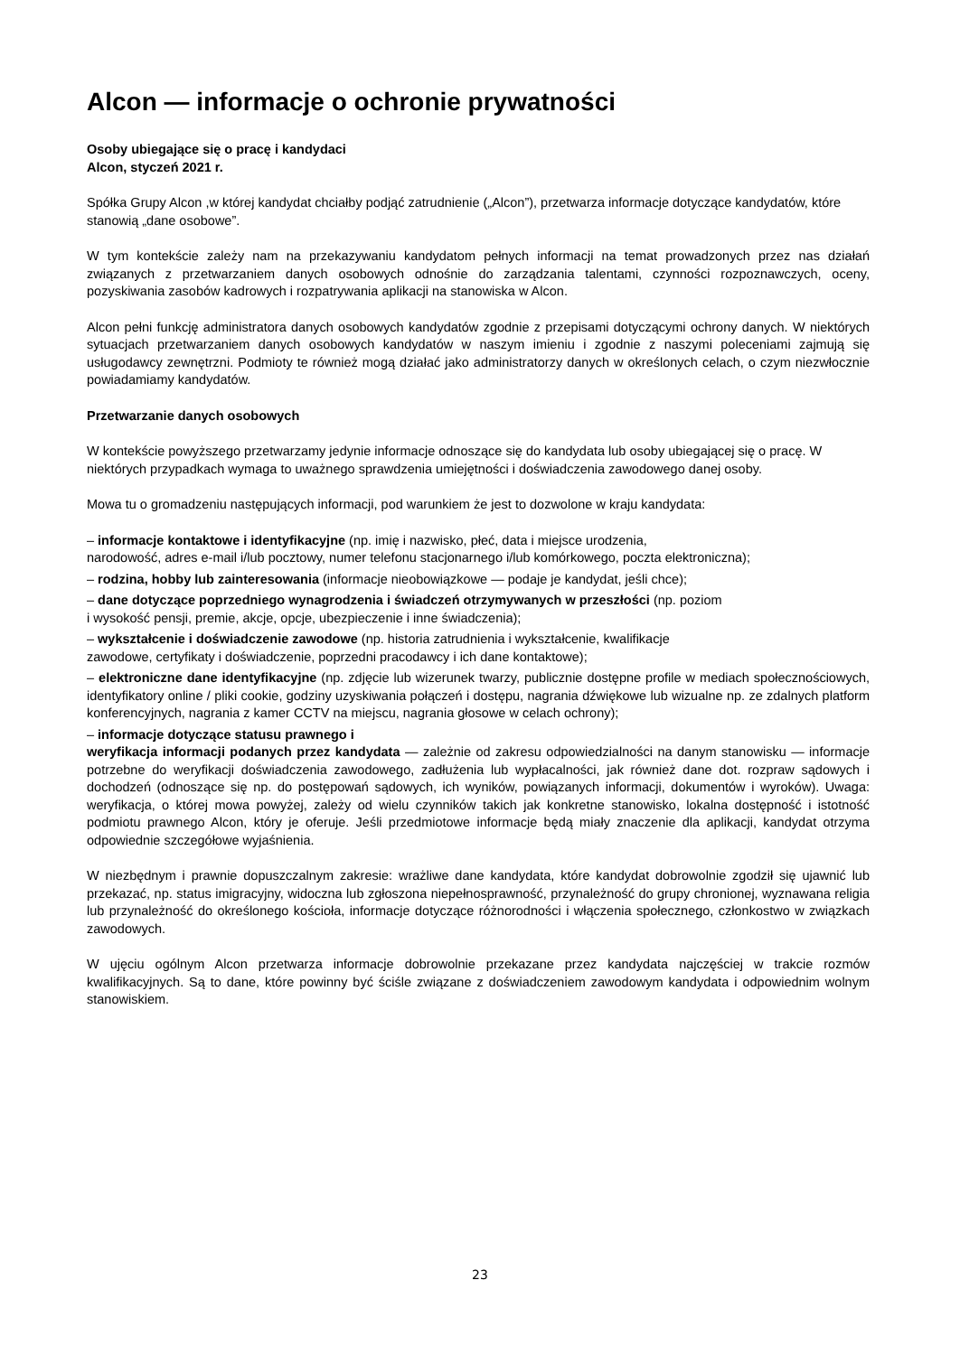Alcon — informacje o ochronie prywatności
Osoby ubiegające się o pracę i kandydaci
Alcon, styczeń 2021 r.
Spółka Grupy Alcon ,w której kandydat chciałby podjąć zatrudnienie („Alcon”), przetwarza informacje dotyczące kandydatów, które stanowią „dane osobowe”.
W tym kontekście zależy nam na przekazywaniu kandydatom pełnych informacji na temat prowadzonych przez nas działań związanych z przetwarzaniem danych osobowych odnośnie do zarządzania talentami, czynności rozpoznawczych, oceny, pozyskiwania zasobów kadrowych i rozpatrywania aplikacji na stanowiska w Alcon.
Alcon pełni funkcję administratora danych osobowych kandydatów zgodnie z przepisami dotyczącymi ochrony danych. W niektórych sytuacjach przetwarzaniem danych osobowych kandydatów w naszym imieniu i zgodnie z naszymi poleceniami zajmują się usługodawcy zewnętrzni. Podmioty te również mogą działać jako administratorzy danych w określonych celach, o czym niezwłocznie powiadamiamy kandydatów.
Przetwarzanie danych osobowych
W kontekście powyższego przetwarzamy jedynie informacje odnoszące się do kandydata lub osoby ubiegającej się o pracę. W niektórych przypadkach wymaga to uważnego sprawdzenia umiejętności i doświadczenia zawodowego danej osoby.
Mowa tu o gromadzeniu następujących informacji, pod warunkiem że jest to dozwolone w kraju kandydata:
– informacje kontaktowe i identyfikacyjne (np. imię i nazwisko, płeć, data i miejsce urodzenia,
narodowość, adres e-mail i/lub pocztowy, numer telefonu stacjonarnego i/lub komórkowego, poczta elektroniczna);
– rodzina, hobby lub zainteresowania (informacje nieobowiązkowe — podaje je kandydat, jeśli chce);
– dane dotyczące poprzedniego wynagrodzenia i świadczeń otrzymywanych w przeszłości (np. poziom
i wysokość pensji, premie, akcje, opcje, ubezpieczenie i inne świadczenia);
– wykształcenie i doświadczenie zawodowe (np. historia zatrudnienia i wykształcenie, kwalifikacje
zawodowe, certyfikaty i doświadczenie, poprzedni pracodawcy i ich dane kontaktowe);
– elektroniczne dane identyfikacyjne (np. zdjęcie lub wizerunek twarzy, publicznie dostępne profile w mediach społecznościowych, identyfikatory online / pliki cookie, godziny uzyskiwania połączeń i dostępu, nagrania dźwiękowe lub wizualne np. ze zdalnych platform konferencyjnych, nagrania z kamer CCTV na miejscu, nagrania głosowe w celach ochrony);
– informacje dotyczące statusu prawnego i
weryfikacja informacji podanych przez kandydata — zależnie od zakresu odpowiedzialności na danym stanowisku — informacje potrzebne do weryfikacji doświadczenia zawodowego, zadłużenia lub wypłacalności, jak również dane dot. rozpraw sądowych i dochodzeń (odnoszące się np. do postępowań sądowych, ich wyników, powiązanych informacji, dokumentów i wyroków). Uwaga: weryfikacja, o której mowa powyżej, zależy od wielu czynników takich jak konkretne stanowisko, lokalna dostępność i istotność podmiotu prawnego Alcon, który je oferuje. Jeśli przedmiotowe informacje będą miały znaczenie dla aplikacji, kandydat otrzyma odpowiednie szczegółowe wyjaśnienia.
W niezbędnym i prawnie dopuszczalnym zakresie: wrażliwe dane kandydata, które kandydat dobrowolnie zgodził się ujawnić lub przekazać, np. status imigracyjny, widoczna lub zgłoszona niepełnosprawność, przynależność do grupy chronionej, wyznawana religia lub przynależność do określonego kościoła, informacje dotyczące różnorodności i włączenia społecznego, członkostwo w związkach zawodowych.
W ujęciu ogólnym Alcon przetwarza informacje dobrowolnie przekazane przez kandydata najczęściej w trakcie rozmów kwalifikacyjnych. Są to dane, które powinny być ściśle związane z doświadczeniem zawodowym kandydata i odpowiednim wolnym stanowiskiem.
23